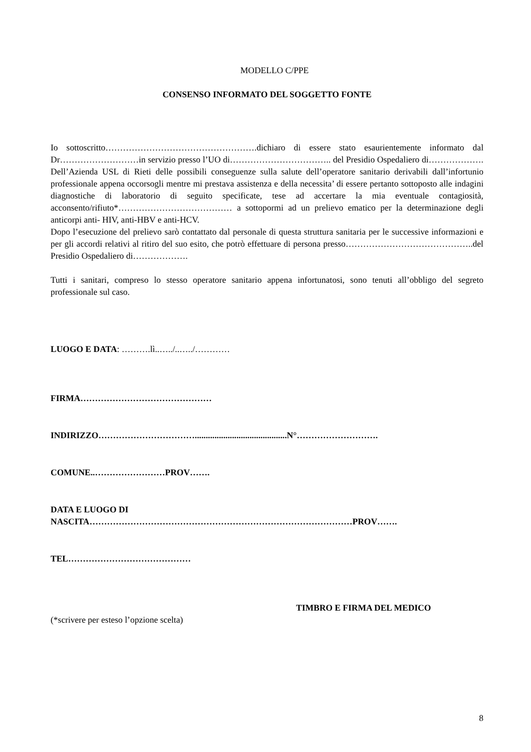MODELLO C/PPE
CONSENSO INFORMATO DEL SOGGETTO FONTE
Io sottoscritto…………………………………………….dichiaro di essere stato esaurientemente informato dal Dr………………………in servizio presso l’UO di…………………………….. del Presidio Ospedaliero di………………. Dell’Azienda USL di Rieti delle possibili conseguenze sulla salute dell’operatore sanitario derivabili dall’infortunio professionale appena occorsogli mentre mi prestava assistenza e della necessita’ di essere pertanto sottoposto alle indagini diagnostiche di laboratorio di seguito specificate, tese ad accertare la mia eventuale contagiosità, acconsento/rifiuto*………………………………… a sottopormi ad un prelievo ematico per la determinazione degli anticorpi anti- HIV, anti-HBV e anti-HCV.
Dopo l’esecuzione del prelievo sarò contattato dal personale di questa struttura sanitaria per le successive informazioni e per gli accordi relativi al ritiro del suo esito, che potrò effettuare di persona presso……………………………………..del Presidio Ospedaliero di……………….
Tutti i sanitari, compreso lo stesso operatore sanitario appena infortunatosi, sono tenuti all’obbligo del segreto professionale sul caso.
LUOGO E DATA: ……….lì..…../..…../…………
FIRMA………………………………………
INDIRIZZO……………………………..........................................N°……………………….
COMUNE..……………………PROV…….
DATA E LUOGO DI
NASCITA………………………………………………………………………………PROV…….
TEL……………………………………
TIMBRO E FIRMA DEL MEDICO
(*scrivere per esteso l’opzione scelta)
8